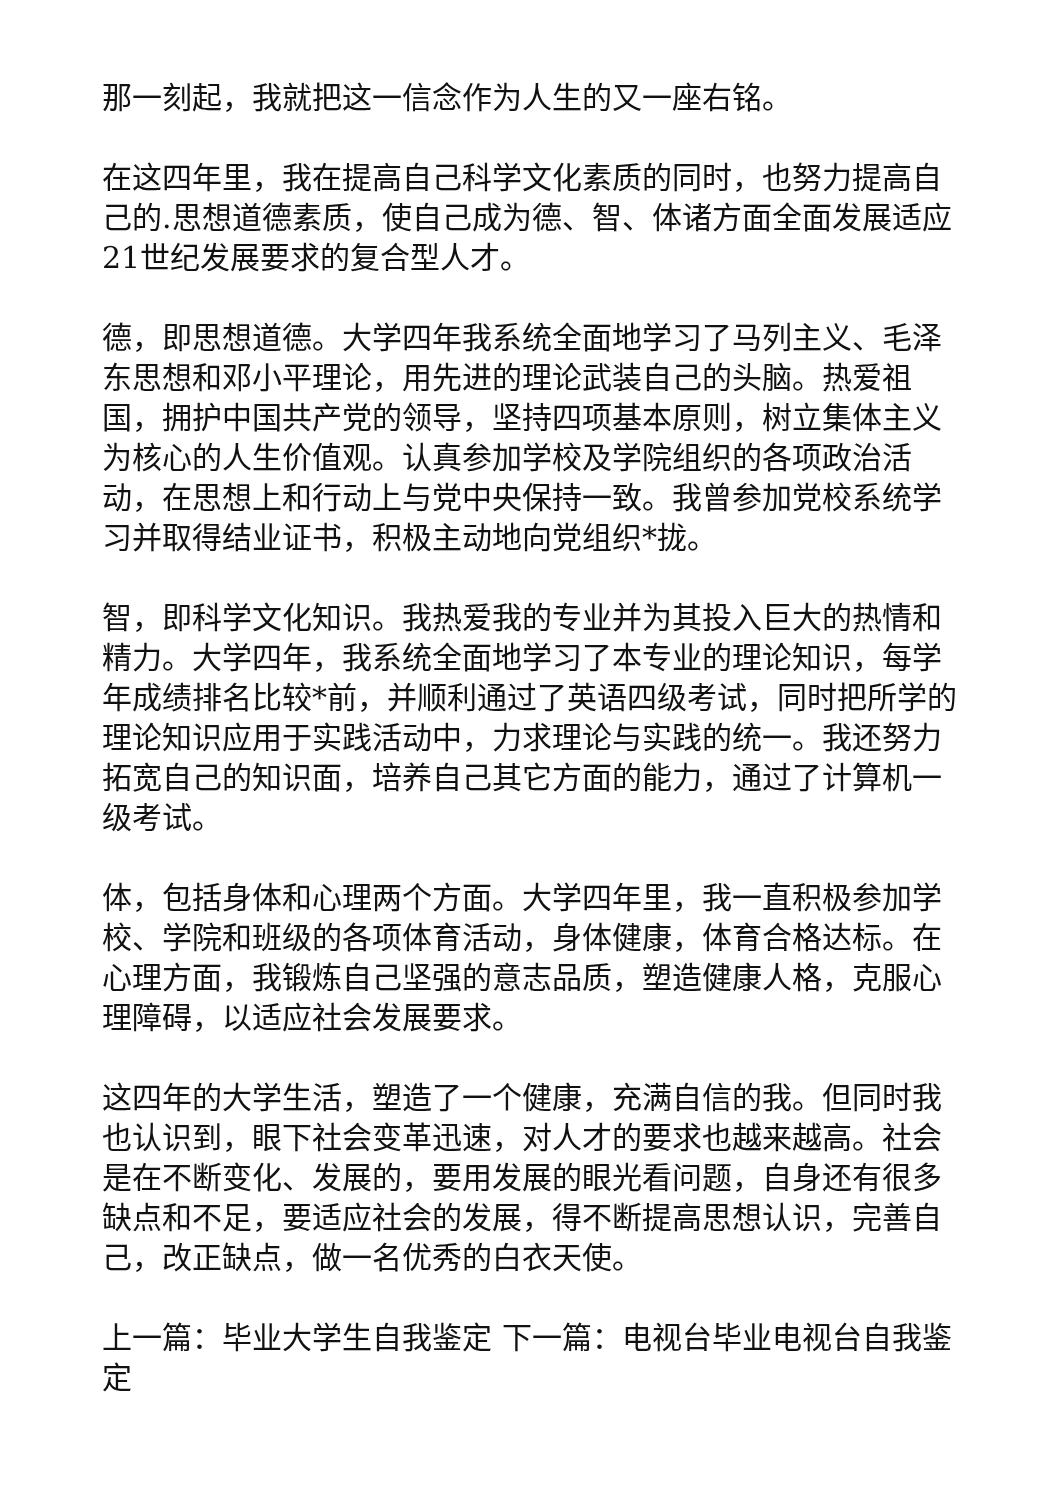那一刻起，我就把这一信念作为人生的又一座右铭。
在这四年里，我在提高自己科学文化素质的同时，也努力提高自己的.思想道德素质，使自己成为德、智、体诸方面全面发展适应21世纪发展要求的复合型人才。
德，即思想道德。大学四年我系统全面地学习了马列主义、毛泽东思想和邓小平理论，用先进的理论武装自己的头脑。热爱祖国，拥护中国共产党的领导，坚持四项基本原则，树立集体主义为核心的人生价值观。认真参加学校及学院组织的各项政治活动，在思想上和行动上与党中央保持一致。我曾参加党校系统学习并取得结业证书，积极主动地向党组织*拢。
智，即科学文化知识。我热爱我的专业并为其投入巨大的热情和精力。大学四年，我系统全面地学习了本专业的理论知识，每学年成绩排名比较*前，并顺利通过了英语四级考试，同时把所学的理论知识应用于实践活动中，力求理论与实践的统一。我还努力拓宽自己的知识面，培养自己其它方面的能力，通过了计算机一级考试。
体，包括身体和心理两个方面。大学四年里，我一直积极参加学校、学院和班级的各项体育活动，身体健康，体育合格达标。在心理方面，我锻炼自己坚强的意志品质，塑造健康人格，克服心理障碍，以适应社会发展要求。
这四年的大学生活，塑造了一个健康，充满自信的我。但同时我也认识到，眼下社会变革迅速，对人才的要求也越来越高。社会是在不断变化、发展的，要用发展的眼光看问题，自身还有很多缺点和不足，要适应社会的发展，得不断提高思想认识，完善自己，改正缺点，做一名优秀的白衣天使。
上一篇：毕业大学生自我鉴定 下一篇：电视台毕业电视台自我鉴定